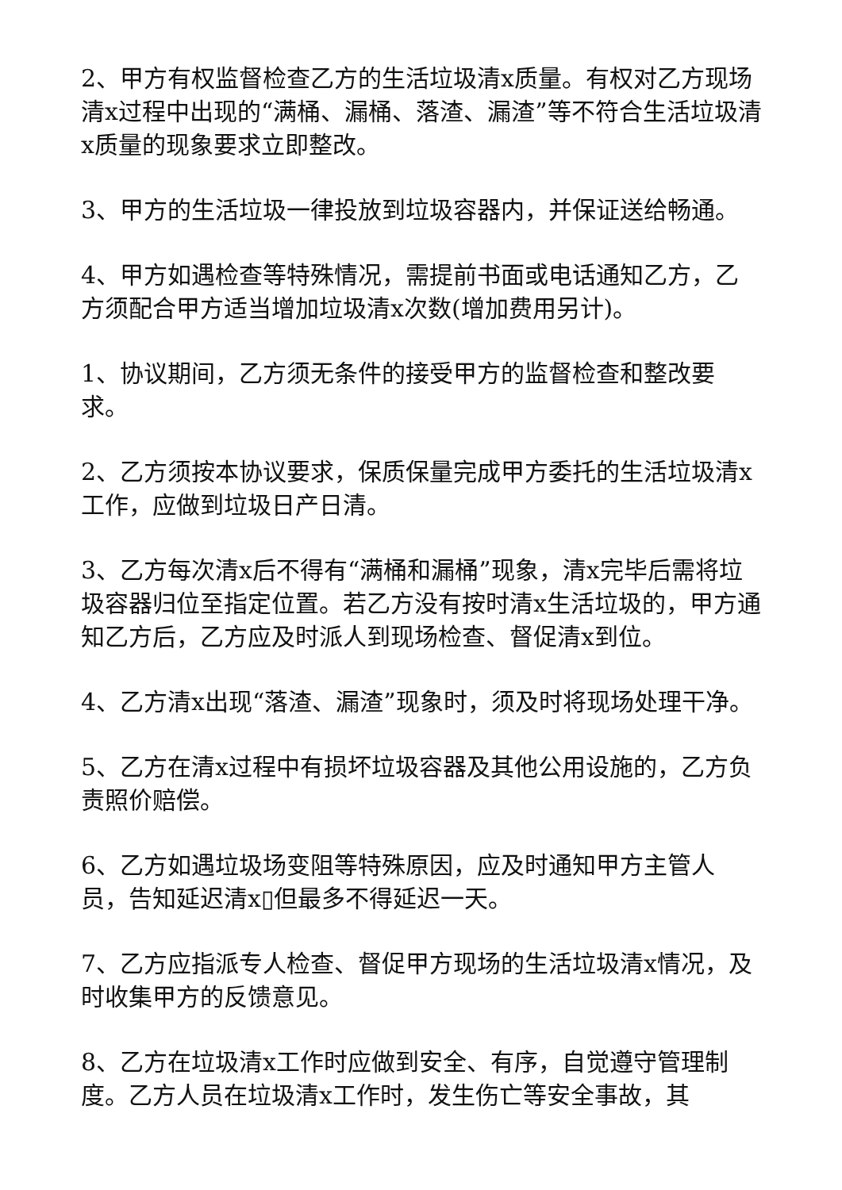2、甲方有权监督检查乙方的生活垃圾清x质量。有权对乙方现场清x过程中出现的“满桶、漏桶、落渣、漏渣”等不符合生活垃圾清x质量的现象要求立即整改。
3、甲方的生活垃圾一律投放到垃圾容器内，并保证送给畅通。
4、甲方如遇检查等特殊情况，需提前书面或电话通知乙方，乙方须配合甲方适当增加垃圾清x次数(增加费用另计)。
1、协议期间，乙方须无条件的接受甲方的监督检查和整改要求。
2、乙方须按本协议要求，保质保量完成甲方委托的生活垃圾清x工作，应做到垃圾日产日清。
3、乙方每次清x后不得有“满桶和漏桶”现象，清x完毕后需将垃圾容器归位至指定位置。若乙方没有按时清x生活垃圾的，甲方通知乙方后，乙方应及时派人到现场检查、督促清x到位。
4、乙方清x出现“落渣、漏渣”现象时，须及时将现场处理干净。
5、乙方在清x过程中有损坏垃圾容器及其他公用设施的，乙方负责照价赔偿。
6、乙方如遇垃圾场变阻等特殊原因，应及时通知甲方主管人员，告知延迟清x▯但最多不得延迟一天。
7、乙方应指派专人检查、督促甲方现场的生活垃圾清x情况，及时收集甲方的反馈意见。
8、乙方在垃圾清x工作时应做到安全、有序，自觉遵守管理制度。乙方人员在垃圾清x工作时，发生伤亡等安全事故，其